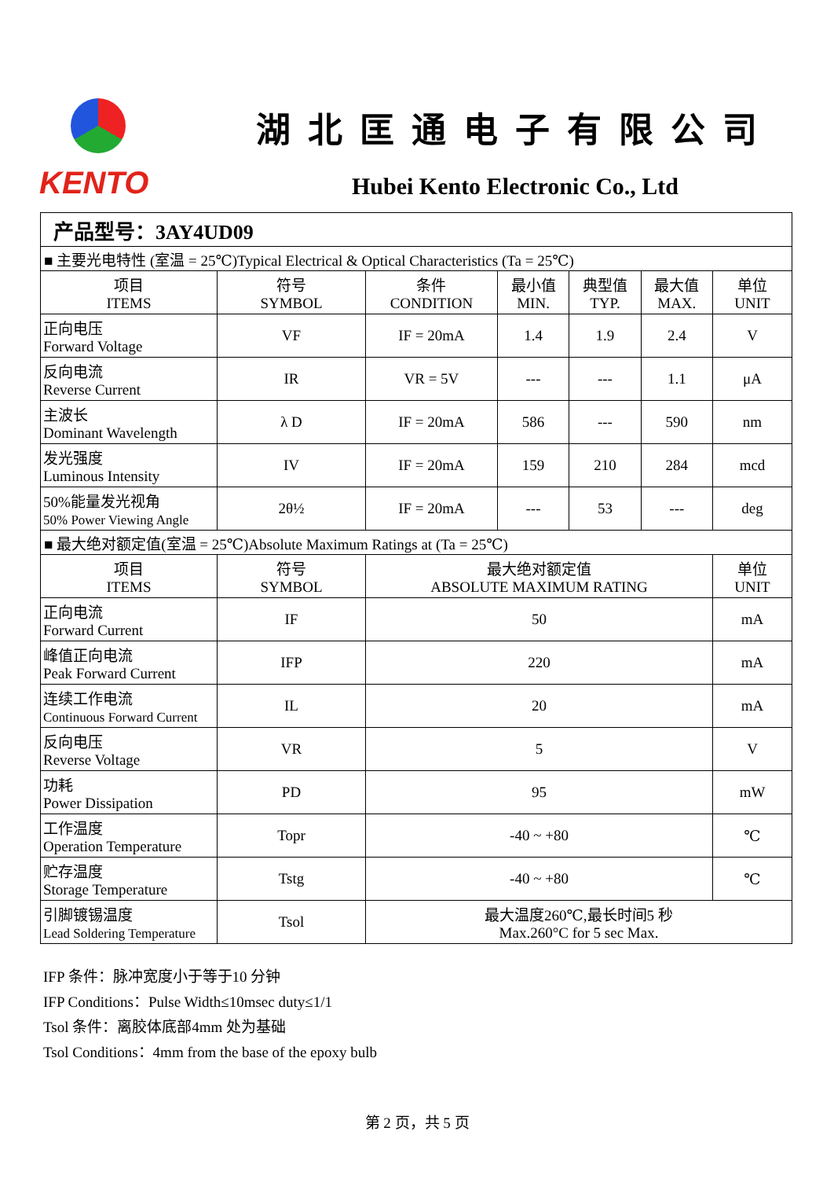KENTO
湖北匡通电子有限公司
Hubei Kento Electronic Co., Ltd
| 产品型号：3AY4UD09 | | | | | | |
| ■ 主要光电特性 (室温 = 25℃)Typical Electrical & Optical Characteristics (Ta = 25℃) | | | | | | |
| 项目 ITEMS | 符号 SYMBOL | 条件 CONDITION | 最小值 MIN. | 典型值 TYP. | 最大值 MAX. | 单位 UNIT |
| 正向电压 Forward Voltage | VF | IF = 20mA | 1.4 | 1.9 | 2.4 | V |
| 反向电流 Reverse Current | IR | VR = 5V | --- | --- | 1.1 | μA |
| 主波长 Dominant Wavelength | λ D | IF = 20mA | 586 | --- | 590 | nm |
| 发光强度 Luminous Intensity | IV | IF = 20mA | 159 | 210 | 284 | mcd |
| 50%能量发光视角 50% Power Viewing Angle | 2θ½ | IF = 20mA | --- | 53 | --- | deg |
| ■ 最大绝对额定值(室温 = 25℃)Absolute Maximum Ratings at (Ta = 25℃) | | | | | | |
| 项目 ITEMS | 符号 SYMBOL | 最大绝对额定值 ABSOLUTE MAXIMUM RATING | | | | 单位 UNIT |
| 正向电流 Forward Current | IF | 50 | | | | mA |
| 峰值正向电流 Peak Forward Current | IFP | 220 | | | | mA |
| 连续工作电流 Continuous Forward Current | IL | 20 | | | | mA |
| 反向电压 Reverse Voltage | VR | 5 | | | | V |
| 功耗 Power Dissipation | PD | 95 | | | | mW |
| 工作温度 Operation Temperature | Topr | -40 ~ +80 | | | | ℃ |
| 贮存温度 Storage Temperature | Tstg | -40 ~ +80 | | | | ℃ |
| 引脚镀锡温度 Lead Soldering Temperature | Tsol | 最大温度260℃,最长时间5 秒 Max.260°C for 5 sec Max. | | | | |
IFP 条件：脉冲宽度小于等于10 分钟
IFP Conditions：Pulse Width≤10msec duty≤1/1
Tsol 条件：离胶体底部4mm 处为基础
Tsol Conditions：4mm from the base of the epoxy bulb
第 2 页，共 5 页